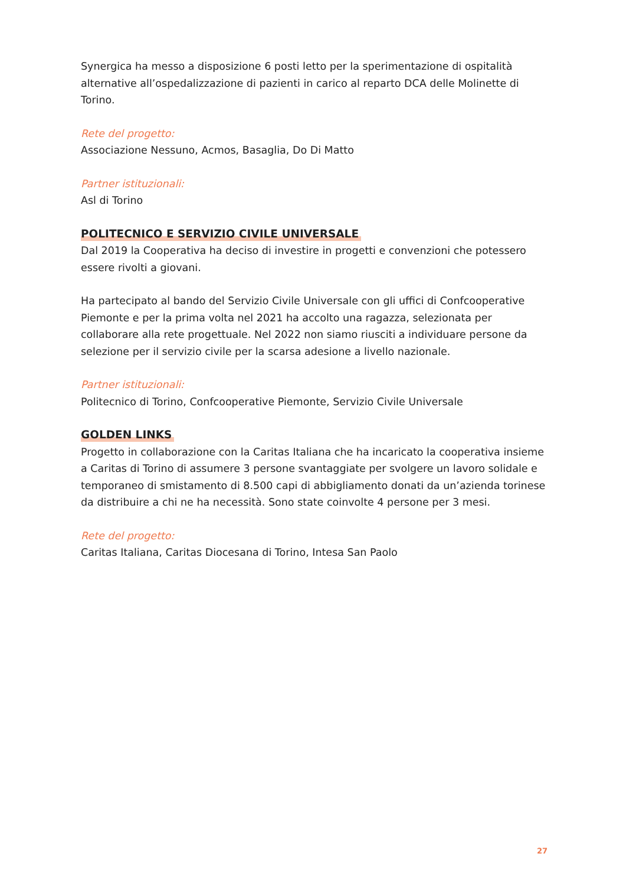Synergica ha messo a disposizione 6 posti letto per la sperimentazione di ospitalità alternative all’ospedalizzazione di pazienti in carico al reparto DCA delle Molinette di Torino.
Rete del progetto:
Associazione Nessuno, Acmos, Basaglia, Do Di Matto
Partner istituzionali:
Asl di Torino
POLITECNICO E SERVIZIO CIVILE UNIVERSALE
Dal 2019 la Cooperativa ha deciso di investire in progetti e convenzioni che potessero essere rivolti a giovani.
Ha partecipato al bando del Servizio Civile Universale con gli uffici di Confcooperative Piemonte e per la prima volta nel 2021 ha accolto una ragazza, selezionata per collaborare alla rete progettuale. Nel 2022 non siamo riusciti a individuare persone da selezione per il servizio civile per la scarsa adesione a livello nazionale.
Partner istituzionali:
Politecnico di Torino, Confcooperative Piemonte, Servizio Civile Universale
GOLDEN LINKS
Progetto in collaborazione con la Caritas Italiana che ha incaricato la cooperativa insieme a Caritas di Torino di assumere 3 persone svantaggiate per svolgere un lavoro solidale e temporaneo di smistamento di 8.500 capi di abbigliamento donati da un’azienda torinese da distribuire a chi ne ha necessità. Sono state coinvolte 4 persone per 3 mesi.
Rete del progetto:
Caritas Italiana, Caritas Diocesana di Torino, Intesa San Paolo
27